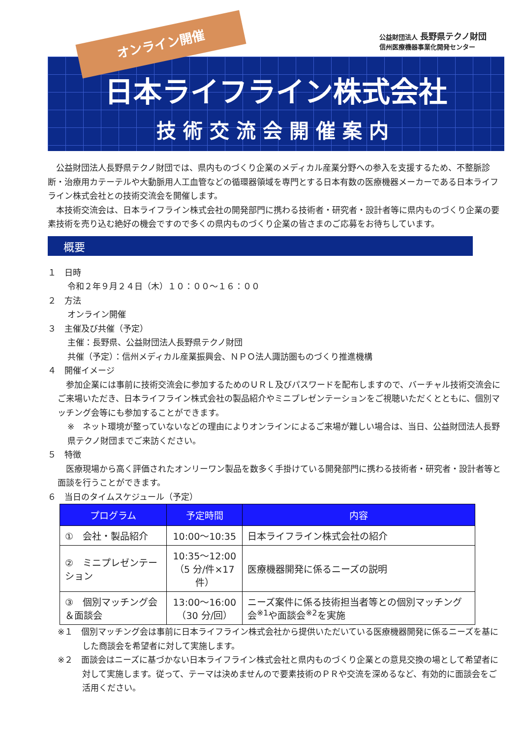オンライン開催
公益財団法人 長野県テクノ財団
信州医療機器事業化開発センター
日本ライフライン株式会社
技術交流会開催案内
　公益財団法人長野県テクノ財団では、県内ものづくり企業のメディカル産業分野への参入を支援するため、不整脈診断・治療用カテーテルや大動脈用人工血管などの循環器領域を専門とする日本有数の医療機器メーカーである日本ライフライン株式会社との技術交流会を開催します。
　本技術交流会は、日本ライフライン株式会社の開発部門に携わる技術者・研究者・設計者等に県内ものづくり企業の要素技術を売り込む絶好の機会ですので多くの県内ものづくり企業の皆さまのご応募をお待ちしています。
概要
１　日時
令和２年９月２４日（木）１０：００～１６：００
２　方法
オンライン開催
３　主催及び共催（予定）
主催：長野県、公益財団法人長野県テクノ財団
共催（予定）：信州メディカル産業振興会、ＮＰＯ法人諏訪圏ものづくり推進機構
４　開催イメージ
　参加企業には事前に技術交流会に参加するためのＵＲＬ及びパスワードを配布しますので、バーチャル技術交流会にご来場いただき、日本ライフライン株式会社の製品紹介やミニプレゼンテーションをご視聴いただくとともに、個別マッチング会等にも参加することができます。
※　ネット環境が整っていないなどの理由によりオンラインによるご来場が難しい場合は、当日、公益財団法人長野県テクノ財団までご来訪ください。
５　特徴
　医療現場から高く評価されたオンリーワン製品を数多く手掛けている開発部門に携わる技術者・研究者・設計者等と面談を行うことができます。
６　当日のタイムスケジュール（予定）
| プログラム | 予定時間 | 内容 |
| --- | --- | --- |
| ① 会社・製品紹介 | 10:00～10:35 | 日本ライフライン株式会社の紹介 |
| ② ミニプレゼンテーション | 10:35～12:00 （5 分/件×17 件） | 医療機器開発に係るニーズの説明 |
| ③ 個別マッチング会＆面談会 | 13:00～16:00 （30 分/回） | ニーズ案件に係る技術担当者等との個別マッチング会<sup>※1</sup>や面談会<sup>※2</sup>を実施 |
※１　個別マッチング会は事前に日本ライフライン株式会社から提供いただいている医療機器開発に係るニーズを基にした商談会を希望者に対して実施します。
※２　面談会はニーズに基づかない日本ライフライン株式会社と県内ものづくり企業との意見交換の場として希望者に対して実施します。従って、テーマは決めませんので要素技術のＰＲや交流を深めるなど、有効的に面談会をご活用ください。